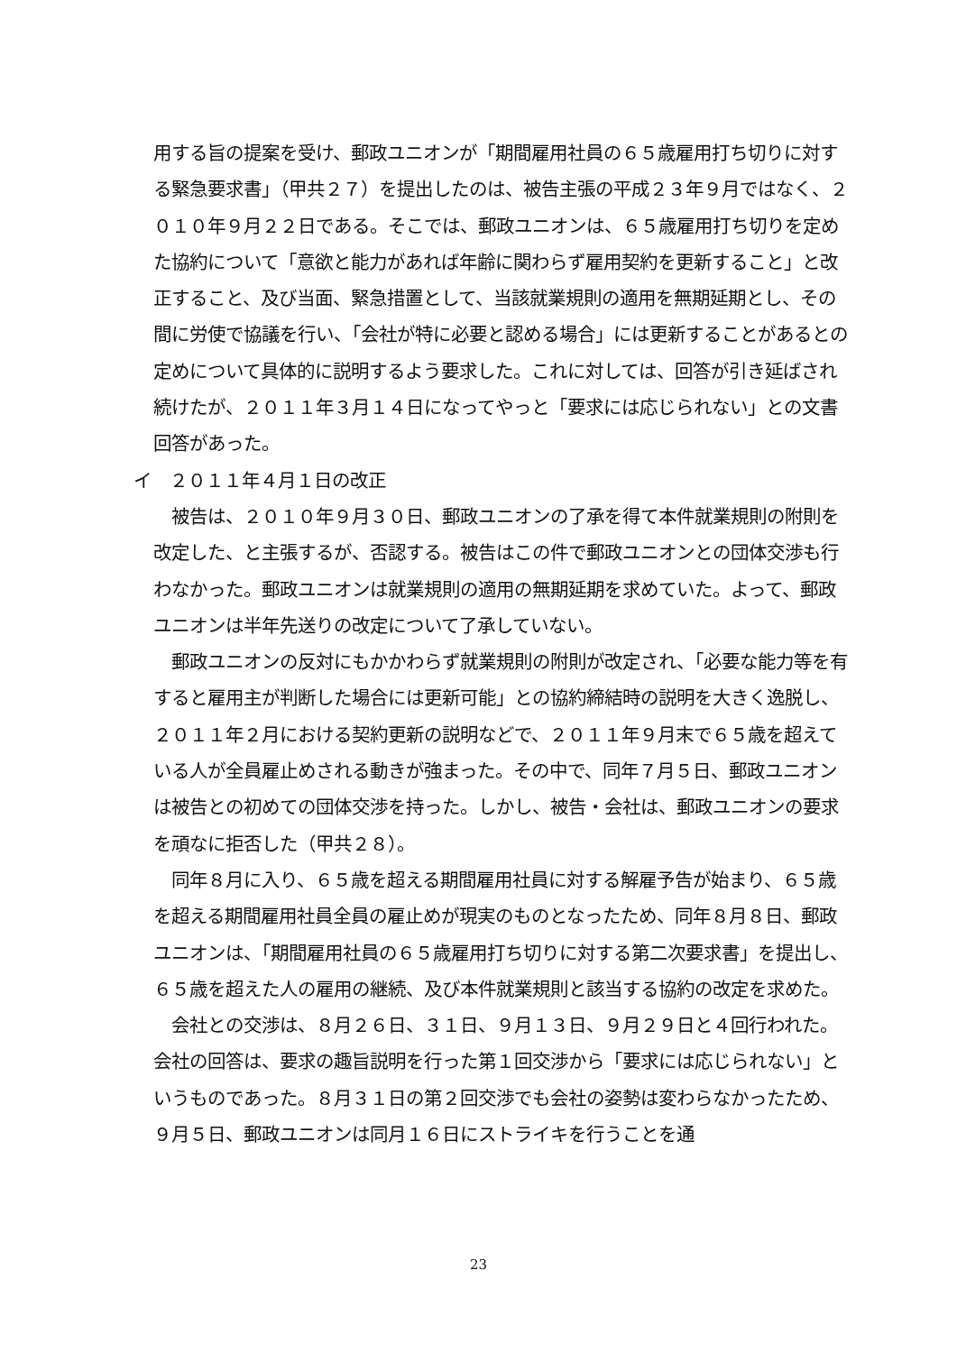用する旨の提案を受け、郵政ユニオンが「期間雇用社員の６５歳雇用打ち切りに対する緊急要求書」（甲共２７）を提出したのは、被告主張の平成２３年９月ではなく、２０１０年９月２２日である。そこでは、郵政ユニオンは、６５歳雇用打ち切りを定めた協約について「意欲と能力があれば年齢に関わらず雇用契約を更新すること」と改正すること、及び当面、緊急措置として、当該就業規則の適用を無期延期とし、その間に労使で協議を行い、「会社が特に必要と認める場合」には更新することがあるとの定めについて具体的に説明するよう要求した。これに対しては、回答が引き延ばされ続けたが、２０１１年３月１４日になってやっと「要求には応じられない」との文書回答があった。
イ　２０１１年４月１日の改正
被告は、２０１０年９月３０日、郵政ユニオンの了承を得て本件就業規則の附則を改定した、と主張するが、否認する。被告はこの件で郵政ユニオンとの団体交渉も行わなかった。郵政ユニオンは就業規則の適用の無期延期を求めていた。よって、郵政ユニオンは半年先送りの改定について了承していない。
郵政ユニオンの反対にもかかわらず就業規則の附則が改定され、「必要な能力等を有すると雇用主が判断した場合には更新可能」との協約締結時の説明を大きく逸脱し、２０１１年２月における契約更新の説明などで、２０１１年９月末で６５歳を超えている人が全員雇止めされる動きが強まった。その中で、同年７月５日、郵政ユニオンは被告との初めての団体交渉を持った。しかし、被告・会社は、郵政ユニオンの要求を頑なに拒否した（甲共２８）。
同年８月に入り、６５歳を超える期間雇用社員に対する解雇予告が始まり、６５歳を超える期間雇用社員全員の雇止めが現実のものとなったため、同年８月８日、郵政ユニオンは、「期間雇用社員の６５歳雇用打ち切りに対する第二次要求書」を提出し、６５歳を超えた人の雇用の継続、及び本件就業規則と該当する協約の改定を求めた。
会社との交渉は、８月２６日、３１日、９月１３日、９月２９日と４回行われた。会社の回答は、要求の趣旨説明を行った第１回交渉から「要求には応じられない」というものであった。８月３１日の第２回交渉でも会社の姿勢は変わらなかったため、９月５日、郵政ユニオンは同月１６日にストライキを行うことを通
23